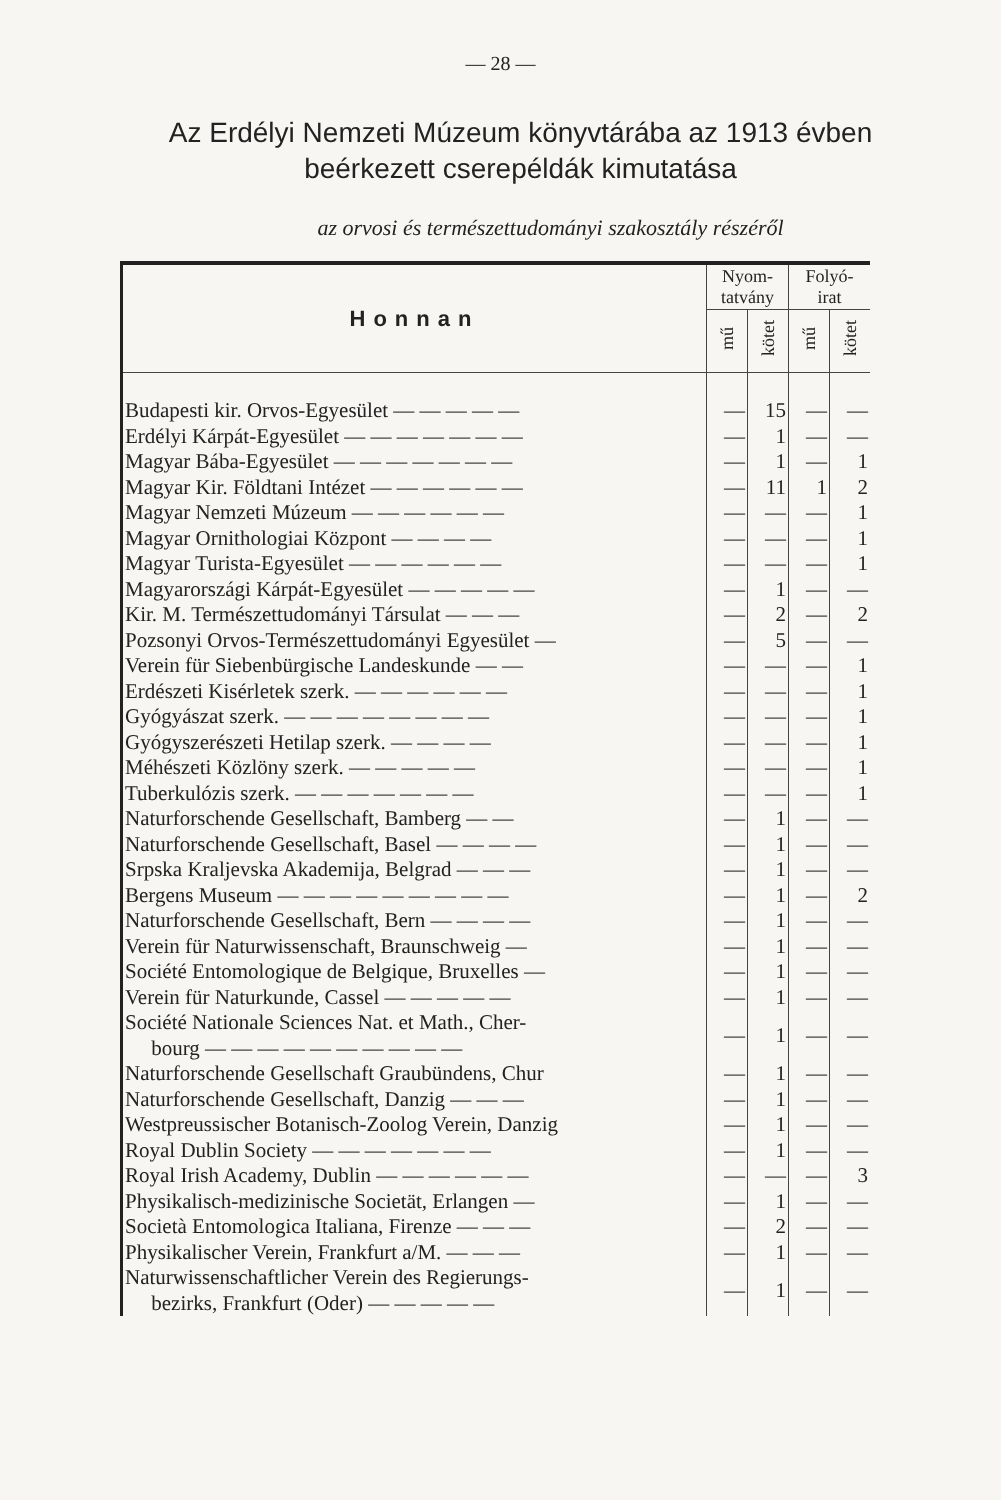— 28 —
Az Erdélyi Nemzeti Múzeum könyvtárába az 1913 évben beérkezett cserepéldák kimutatása
az orvosi és természettudományi szakosztály részéről
| Honnan | Nyom- tatvány | | Folyó- irat | |
| --- | --- | --- | --- | --- |
| | mű | kötet | mű | kötet |
| Budapesti kir. Orvos-Egyesület — — — — — | — | 15 | — | — |
| Erdélyi Kárpát-Egyesület — — — — — — — | — | 1 | — | — |
| Magyar Bába-Egyesület — — — — — — — | — | 1 | — | 1 |
| Magyar Kir. Földtani Intézet — — — — — — | — | 11 | 1 | 2 |
| Magyar Nemzeti Múzeum — — — — — — | — | — | — | 1 |
| Magyar Ornithologiai Központ — — — — | — | — | — | 1 |
| Magyar Turista-Egyesület — — — — — — | — | — | — | 1 |
| Magyarországi Kárpát-Egyesület — — — — — | — | 1 | — | — |
| Kir. M. Természettudományi Társulat — — — | — | 2 | — | 2 |
| Pozsonyi Orvos-Természettudományi Egyesület — | — | 5 | — | — |
| Verein für Siebenbürgische Landeskunde — — | — | — | — | 1 |
| Erdészeti Kisérletek szerk. — — — — — — | — | — | — | 1 |
| Gyógyászat szerk. — — — — — — — — | — | — | — | 1 |
| Gyógyszerészeti Hetilap szerk. — — — — | — | — | — | 1 |
| Méhészeti Közlöny szerk. — — — — — | — | — | — | 1 |
| Tuberkulózis szerk. — — — — — — — | — | — | — | 1 |
| Naturforschende Gesellschaft, Bamberg — — | — | 1 | — | — |
| Naturforschende Gesellschaft, Basel — — — — | — | 1 | — | — |
| Srpska Kraljevska Akademija, Belgrad — — — | — | 1 | — | — |
| Bergens Museum — — — — — — — — — | — | 1 | — | 2 |
| Naturforschende Gesellschaft, Bern — — — — | — | 1 | — | — |
| Verein für Naturwissenschaft, Braunschweig — | — | 1 | — | — |
| Société Entomologique de Belgique, Bruxelles — | — | 1 | — | — |
| Verein für Naturkunde, Cassel — — — — — | — | 1 | — | — |
| Société Nationale Sciences Nat. et Math., Cher- bourg — — — — — — — — — — | — | 1 | — | — |
| Naturforschende Gesellschaft Graubündens, Chur | — | 1 | — | — |
| Naturforschende Gesellschaft, Danzig — — — | — | 1 | — | — |
| Westpreussischer Botanisch-Zoolog Verein, Danzig | — | 1 | — | — |
| Royal Dublin Society — — — — — — — | — | 1 | — | — |
| Royal Irish Academy, Dublin — — — — — — | — | — | — | 3 |
| Physikalisch-medizinische Societät, Erlangen — | — | 1 | — | — |
| Società Entomologica Italiana, Firenze — — — | — | 2 | — | — |
| Physikalischer Verein, Frankfurt a/M. — — — | — | 1 | — | — |
| Naturwissenschaftlicher Verein des Regierungs- bezirks, Frankfurt (Oder) — — — — — | — | 1 | — | — |